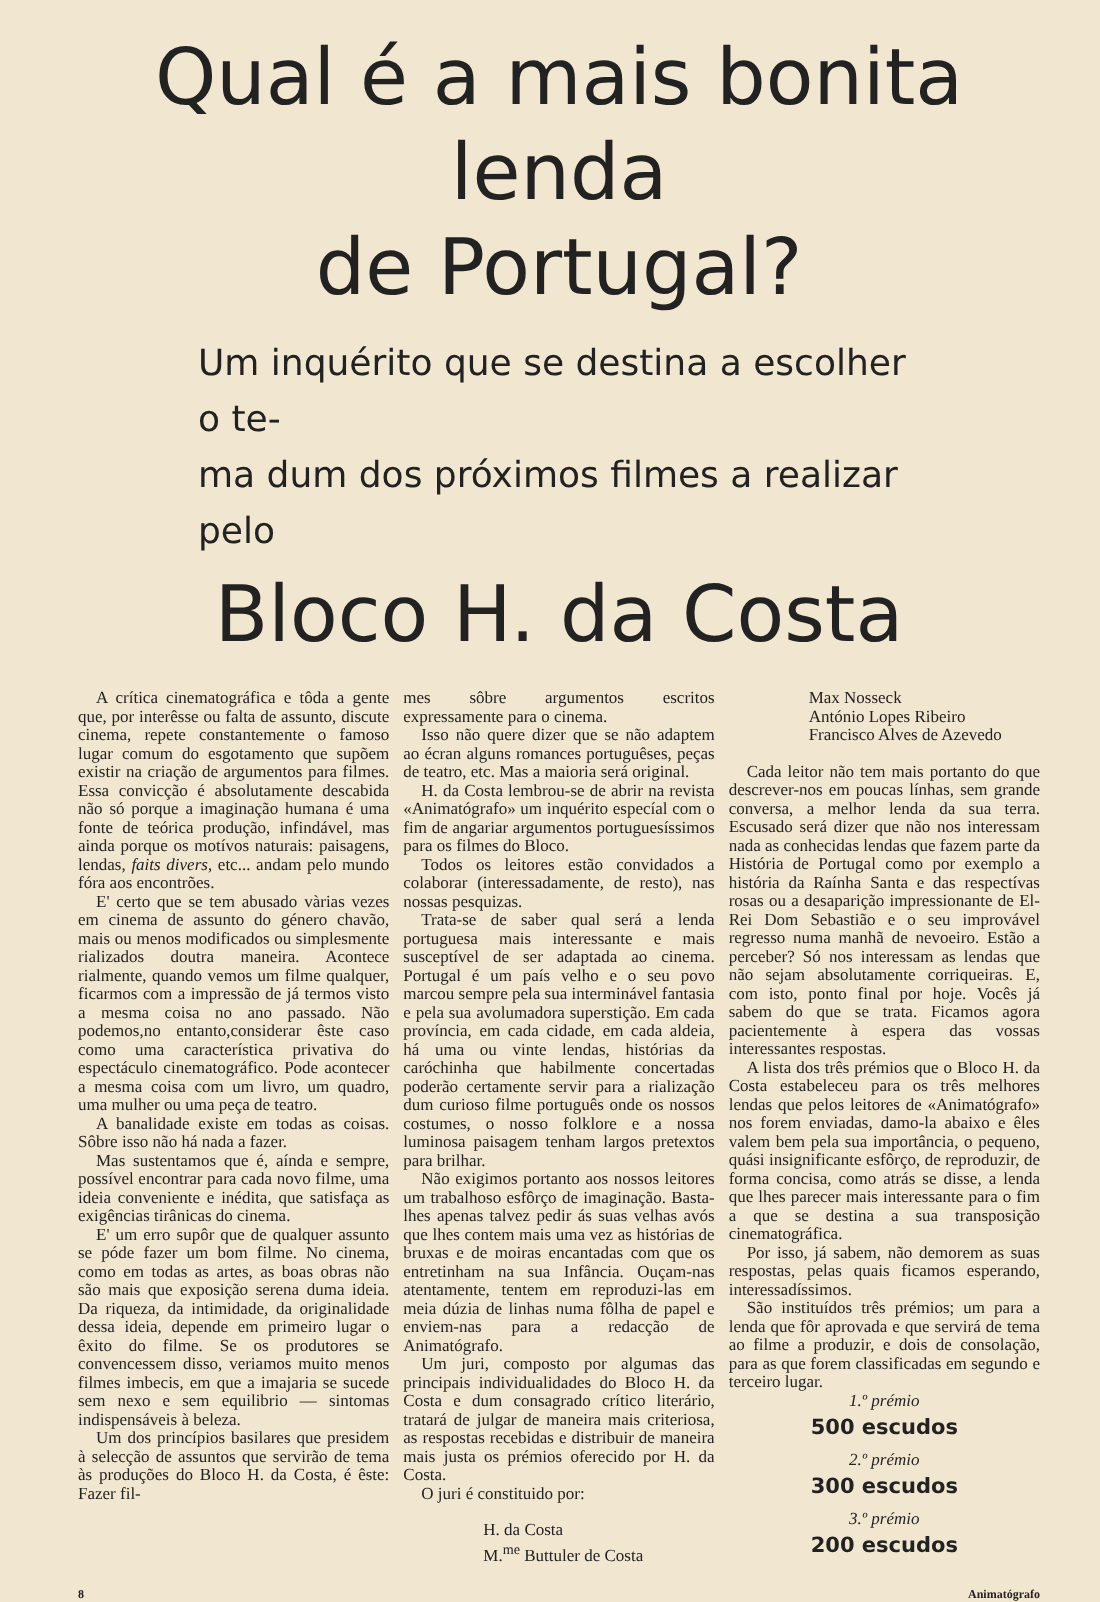Qual é a mais bonita lenda
de Portugal?
Um inquérito que se destina a escolher o te-
ma dum dos próximos filmes a realizar pelo
Bloco H. da Costa
A crítica cinematográfica e tôda a gente que, por interêsse ou falta de assunto, discute cinema, repete constantemente o famoso lugar comum do esgotamento que supõem existir na criação de argumentos para filmes. Essa convicção é absolutamente descabida não só porque a imaginação humana é uma fonte de teórica produção, infindável, mas ainda porque os motívos naturais: paisagens, lendas, faits divers, etc... andam pelo mundo fóra aos encontrões.
E' certo que se tem abusado vàrias vezes em cinema de assunto do género chavão, mais ou menos modificados ou simplesmente rializados doutra maneira. Acontece rialmente, quando vemos um filme qualquer, ficarmos com a impressão de já termos visto a mesma coisa no ano passado. Não podemos,no entanto,considerar êste caso como uma característica privativa do espectáculo cinematográfico. Pode acontecer a mesma coisa com um livro, um quadro, uma mulher ou uma peça de teatro.
A banalidade existe em todas as coisas. Sôbre isso não há nada a fazer.
Mas sustentamos que é, aínda e sempre, possível encontrar para cada novo filme, uma ideia conveniente e inédita, que satisfaça as exigências tirânicas do cinema.
E' um erro supôr que de qualquer assunto se póde fazer um bom filme. No cinema, como em todas as artes, as boas obras não são mais que exposição serena duma ideia. Da riqueza, da intimidade, da originalidade dessa ideia, depende em primeiro lugar o êxito do filme. Se os produtores se convencessem disso, veriamos muito menos filmes imbecis, em que a imajaria se sucede sem nexo e sem equilibrio — sintomas indispensáveis à beleza.
Um dos princípios basilares que presidem à selecção de assuntos que servirão de tema às produções do Bloco H. da Costa, é êste: Fazer fil-
mes sôbre argumentos escritos expressamente para o cinema.
Isso não quere dizer que se não adaptem ao écran alguns romances portuguêses, peças de teatro, etc. Mas a maioria será original.
H. da Costa lembrou-se de abrir na revista «Animatógrafo» um inquérito especíal com o fim de angariar argumentos portuguesíssimos para os filmes do Bloco.
Todos os leitores estão convidados a colaborar (interessadamente, de resto), nas nossas pesquizas.
Trata-se de saber qual será a lenda portuguesa mais interessante e mais susceptível de ser adaptada ao cinema. Portugal é um país velho e o seu povo marcou sempre pela sua interminável fantasia e pela sua avolumadora superstição. Em cada província, em cada cidade, em cada aldeia, há uma ou vinte lendas, histórias da caróchinha que habilmente concertadas poderão certamente servir para a rialização dum curioso filme português onde os nossos costumes, o nosso folklore e a nossa luminosa paisagem tenham largos pretextos para brilhar.
Não exigimos portanto aos nossos leitores um trabalhoso esfôrço de imaginação. Basta-lhes apenas talvez pedir ás suas velhas avós que lhes contem mais uma vez as histórias de bruxas e de moiras encantadas com que os entretinham na sua Infância. Ouçam-nas atentamente, tentem em reproduzi-las em meia dúzia de linhas numa fôlha de papel e enviem-nas para a redacção de Animatógrafo.
Um juri, composto por algumas das principais individualidades do Bloco H. da Costa e dum consagrado crítico literário, tratará de julgar de maneira mais criteriosa, as respostas recebidas e distribuir de maneira mais justa os prémios oferecido por H. da Costa.
O juri é constituido por:
H. da Costa
M.<sup>me</sup> Buttuler de Costa
Max Nosseck
António Lopes Ribeiro
Francisco Alves de Azevedo
Cada leitor não tem mais portanto do que descrever-nos em poucas línhas, sem grande conversa, a melhor lenda da sua terra. Escusado será dizer que não nos interessam nada as conhecidas lendas que fazem parte da História de Portugal como por exemplo a história da Raínha Santa e das respectívas rosas ou a desaparição impressionante de El-Rei Dom Sebastião e o seu improvável regresso numa manhã de nevoeiro. Estão a perceber? Só nos interessam as lendas que não sejam absolutamente corriqueiras. E, com isto, ponto final por hoje. Vocês já sabem do que se trata. Ficamos agora pacientemente à espera das vossas interessantes respostas.
A lista dos três prémios que o Bloco H. da Costa estabeleceu para os três melhores lendas que pelos leitores de «Animatógrafo» nos forem enviadas, damo-la abaixo e êles valem bem pela sua importância, o pequeno, quási insignificante esfôrço, de reproduzir, de forma concisa, como atrás se disse, a lenda que lhes parecer mais interessante para o fim a que se destina a sua transposição cinematográfica.
Por isso, já sabem, não demorem as suas respostas, pelas quais ficamos esperando, interessadíssimos.
São instituídos três prémios; um para a lenda que fôr aprovada e que servirá de tema ao filme a produzir, e dois de consolação, para as que forem classificadas em segundo e terceiro lugar.
1.º prémio
500 escudos
2.º prémio
300 escudos
3.º prémio
200 escudos
8 Animatógrafo